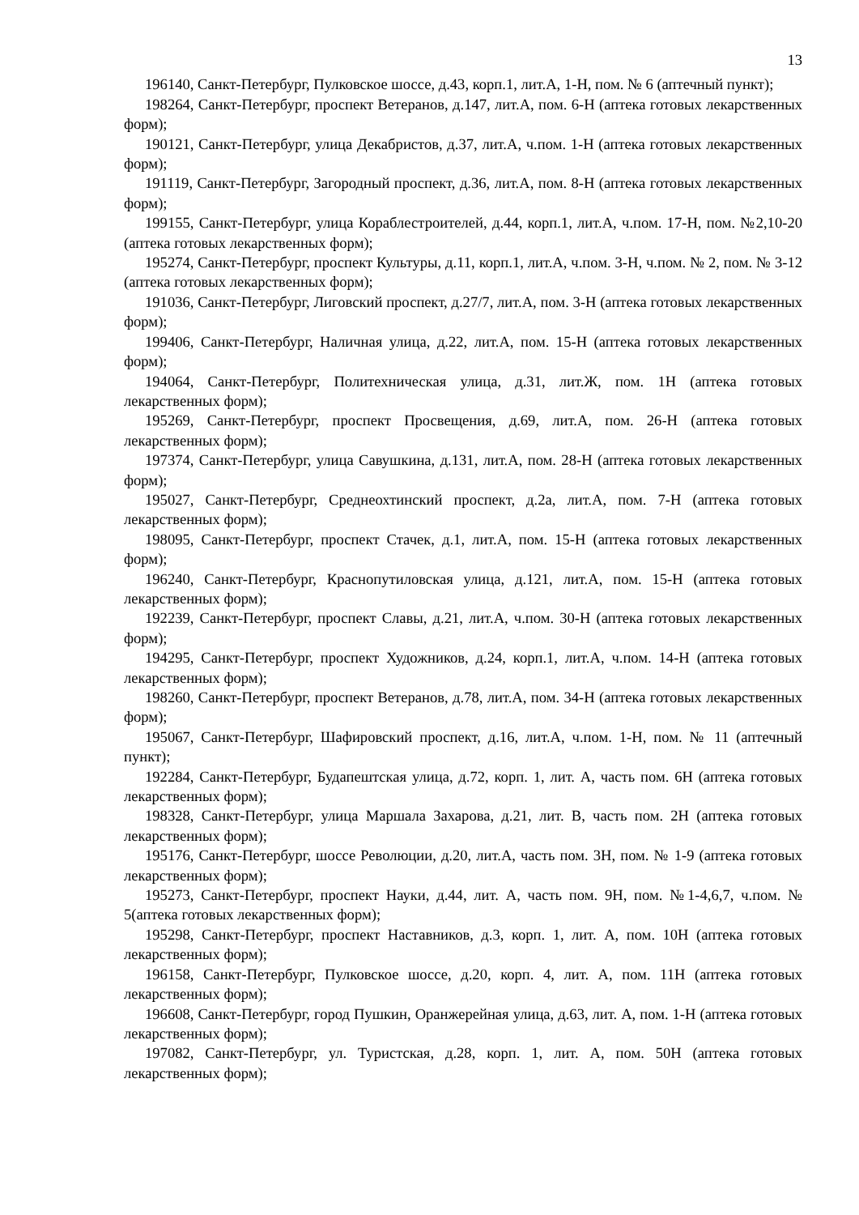13
196140, Санкт-Петербург, Пулковское шоссе, д.43, корп.1, лит.А, 1-Н, пом. № 6 (аптечный пункт);
198264, Санкт-Петербург, проспект Ветеранов, д.147, лит.А, пом. 6-Н (аптека готовых лекарственных форм);
190121, Санкт-Петербург, улица Декабристов, д.37, лит.А, ч.пом. 1-Н (аптека готовых лекарственных форм);
191119, Санкт-Петербург, Загородный проспект, д.36, лит.А, пом. 8-Н (аптека готовых лекарственных форм);
199155, Санкт-Петербург, улица Кораблестроителей, д.44, корп.1, лит.А, ч.пом. 17-Н, пом. №2,10-20 (аптека готовых лекарственных форм);
195274, Санкт-Петербург, проспект Культуры, д.11, корп.1, лит.А, ч.пом. 3-Н, ч.пом. № 2, пом. № 3-12 (аптека готовых лекарственных форм);
191036, Санкт-Петербург, Лиговский проспект, д.27/7, лит.А, пом. 3-Н (аптека готовых лекарственных форм);
199406, Санкт-Петербург, Наличная улица, д.22, лит.А, пом. 15-Н (аптека готовых лекарственных форм);
194064, Санкт-Петербург, Политехническая улица, д.31, лит.Ж, пом. 1Н (аптека готовых лекарственных форм);
195269, Санкт-Петербург, проспект Просвещения, д.69, лит.А, пом. 26-Н (аптека готовых лекарственных форм);
197374, Санкт-Петербург, улица Савушкина, д.131, лит.А, пом. 28-Н (аптека готовых лекарственных форм);
195027, Санкт-Петербург, Среднеохтинский проспект, д.2а, лит.А, пом. 7-Н (аптека готовых лекарственных форм);
198095, Санкт-Петербург, проспект Стачек, д.1, лит.А, пом. 15-Н (аптека готовых лекарственных форм);
196240, Санкт-Петербург, Краснопутиловская улица, д.121, лит.А, пом. 15-Н (аптека готовых лекарственных форм);
192239, Санкт-Петербург, проспект Славы, д.21, лит.А, ч.пом. 30-Н (аптека готовых лекарственных форм);
194295, Санкт-Петербург, проспект Художников, д.24, корп.1, лит.А, ч.пом. 14-Н (аптека готовых лекарственных форм);
198260, Санкт-Петербург, проспект Ветеранов, д.78, лит.А, пом. 34-Н (аптека готовых лекарственных форм);
195067, Санкт-Петербург, Шафировский проспект, д.16, лит.А, ч.пом. 1-Н, пом. № 11 (аптечный пункт);
192284, Санкт-Петербург, Будапештская улица, д.72, корп. 1, лит. А, часть пом. 6Н (аптека готовых лекарственных форм);
198328, Санкт-Петербург, улица Маршала Захарова, д.21, лит. В, часть пом. 2Н (аптека готовых лекарственных форм);
195176, Санкт-Петербург, шоссе Революции, д.20, лит.А, часть пом. 3Н, пом. № 1-9 (аптека готовых лекарственных форм);
195273, Санкт-Петербург, проспект Науки, д.44, лит. А, часть пом. 9Н, пом. №1-4,6,7, ч.пом. № 5(аптека готовых лекарственных форм);
195298, Санкт-Петербург, проспект Наставников, д.3, корп. 1, лит. А, пом. 10Н (аптека готовых лекарственных форм);
196158, Санкт-Петербург, Пулковское шоссе, д.20, корп. 4, лит. А, пом. 11Н (аптека готовых лекарственных форм);
196608, Санкт-Петербург, город Пушкин, Оранжерейная улица, д.63, лит. А, пом. 1-Н (аптека готовых лекарственных форм);
197082, Санкт-Петербург, ул. Туристская, д.28, корп. 1, лит. А, пом. 50Н (аптека готовых лекарственных форм);